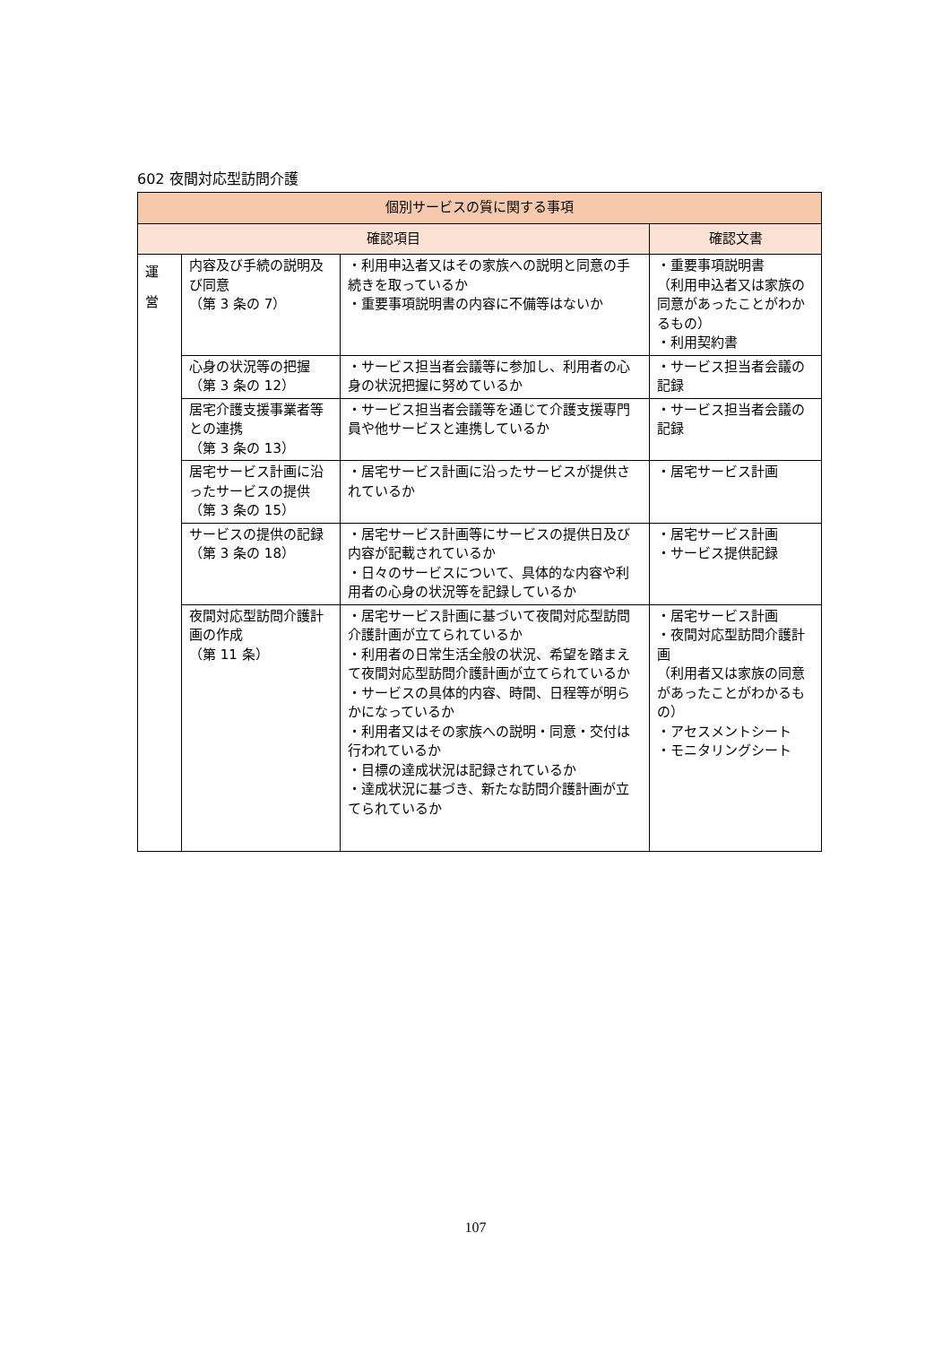602 夜間対応型訪問介護
| 個別サービスの質に関する事項 | | | |
| --- | --- | --- | --- |
| 確認項目 | | | 確認文書 |
| 運 営 | 内容及び手続の説明及び同意 （第 3 条の 7） | ・利用申込者又はその家族への説明と同意の手続きを取っているか ・重要事項説明書の内容に不備等はないか | ・重要事項説明書 （利用申込者又は家族の同意があったことがわかるもの） ・利用契約書 |
| | 心身の状況等の把握 （第 3 条の 12） | ・サービス担当者会議等に参加し、利用者の心身の状況把握に努めているか | ・サービス担当者会議の記録 |
| | 居宅介護支援事業者等との連携 （第 3 条の 13） | ・サービス担当者会議等を通じて介護支援専門員や他サービスと連携しているか | ・サービス担当者会議の記録 |
| | 居宅サービス計画に沿ったサービスの提供 （第 3 条の 15） | ・居宅サービス計画に沿ったサービスが提供されているか | ・居宅サービス計画 |
| | サービスの提供の記録 （第 3 条の 18） | ・居宅サービス計画等にサービスの提供日及び内容が記載されているか ・日々のサービスについて、具体的な内容や利用者の心身の状況等を記録しているか | ・居宅サービス計画 ・サービス提供記録 |
| | 夜間対応型訪問介護計画の作成 （第 11 条） | ・居宅サービス計画に基づいて夜間対応型訪問介護計画が立てられているか ・利用者の日常生活全般の状況、希望を踏まえて夜間対応型訪問介護計画が立てられているか ・サービスの具体的内容、時間、日程等が明らかになっているか ・利用者又はその家族への説明・同意・交付は行われているか ・目標の達成状況は記録されているか ・達成状況に基づき、新たな訪問介護計画が立てられているか | ・居宅サービス計画 ・夜間対応型訪問介護計画 （利用者又は家族の同意があったことがわかるもの） ・アセスメントシート ・モニタリングシート |
107